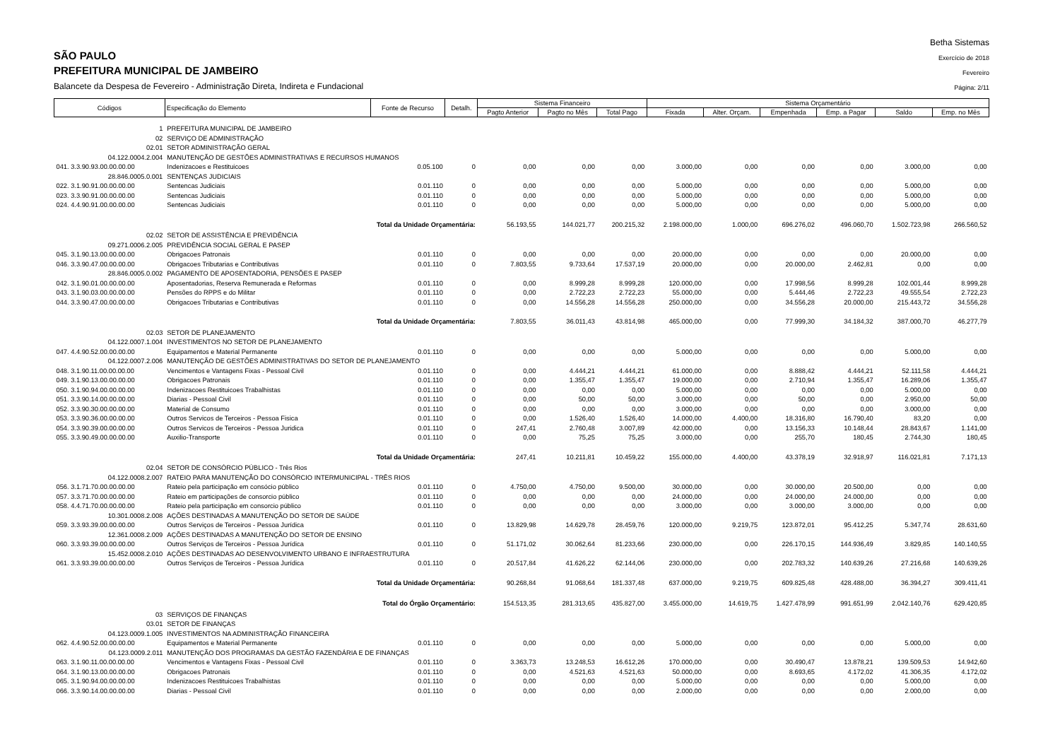SÃO PAULO
PREFEITURA MUNICIPAL DE JAMBEIRO
Balancete da Despesa de Fevereiro - Administração Direta, Indireta e Fundacional
Betha Sistemas
Exercício de 2018
Fevereiro
Página: 2/11
| Códigos | Especificação do Elemento | Fonte de Recurso | Detalh. | Sistema Financeiro | | | Sistema Orçamentário | | | | | |
| --- | --- | --- | --- | --- | --- | --- | --- | --- | --- | --- | --- | --- |
| | | | | Pagto Anterior | Pagto no Mês | Total Pago | Fixada | Alter. Orçam. | Empenhada | Emp. a Pagar | Saldo | Emp. no Mês |
| 1 | PREFEITURA MUNICIPAL DE JAMBEIRO | | | | | | | | | | | |
| 02 | SERVIÇO DE ADMINISTRAÇÃO | | | | | | | | | | | |
| 02.01 | SETOR ADMINISTRAÇÃO GERAL | | | | | | | | | | | |
| 04.122.0004.2.004 | MANUTENÇÃO DE GESTÕES ADMINISTRATIVAS E RECURSOS HUMANOS | | | | | | | | | | | |
| 041. 3.3.90.93.00.00.00.00 | Indenizacoes e Restituicoes | 0.05.100 | 0 | 0,00 | 0,00 | 0,00 | 3.000,00 | 0,00 | 0,00 | 0,00 | 3.000,00 | 0,00 |
| 28.846.0005.0.001 | SENTENÇAS JUDICIAIS | | | | | | | | | | | |
| 022. 3.1.90.91.00.00.00.00 | Sentencas Judiciais | 0.01.110 | 0 | 0,00 | 0,00 | 0,00 | 5.000,00 | 0,00 | 0,00 | 0,00 | 5.000,00 | 0,00 |
| 023. 3.3.90.91.00.00.00.00 | Sentencas Judiciais | 0.01.110 | 0 | 0,00 | 0,00 | 0,00 | 5.000,00 | 0,00 | 0,00 | 0,00 | 5.000,00 | 0,00 |
| 024. 4.4.90.91.00.00.00.00 | Sentencas Judiciais | 0.01.110 | 0 | 0,00 | 0,00 | 0,00 | 5.000,00 | 0,00 | 0,00 | 0,00 | 5.000,00 | 0,00 |
| | Total da Unidade Orçamentária: | | | 56.193,55 | 144.021,77 | 200.215,32 | 2.198.000,00 | 1.000,00 | 696.276,02 | 496.060,70 | 1.502.723,98 | 266.560,52 |
| 02.02 | SETOR DE ASSISTÊNCIA E PREVIDÊNCIA | | | | | | | | | | | |
| 09.271.0006.2.005 | PREVIDÊNCIA SOCIAL GERAL E PASEP | | | | | | | | | | | |
| 045. 3.1.90.13.00.00.00.00 | Obrigacoes Patronais | 0.01.110 | 0 | 0,00 | 0,00 | 0,00 | 20.000,00 | 0,00 | 0,00 | 0,00 | 20.000,00 | 0,00 |
| 046. 3.3.90.47.00.00.00.00 | Obrigacoes Tributarias e Contributivas | 0.01.110 | 0 | 7.803,55 | 9.733,64 | 17.537,19 | 20.000,00 | 0,00 | 20.000,00 | 2.462,81 | 0,00 | 0,00 |
| 28.846.0005.0.002 | PAGAMENTO DE APOSENTADORIA, PENSÕES E PASEP | | | | | | | | | | | |
| 042. 3.1.90.01.00.00.00.00 | Aposentadorias, Reserva Remunerada e Reformas | 0.01.110 | 0 | 0,00 | 8.999,28 | 8.999,28 | 120.000,00 | 0,00 | 17.998,56 | 8.999,28 | 102.001,44 | 8.999,28 |
| 043. 3.1.90.03.00.00.00.00 | Pensões do RPPS e do Militar | 0.01.110 | 0 | 0,00 | 2.722,23 | 2.722,23 | 55.000,00 | 0,00 | 5.444,46 | 2.722,23 | 49.555,54 | 2.722,23 |
| 044. 3.3.90.47.00.00.00.00 | Obrigacoes Tributarias e Contributivas | 0.01.110 | 0 | 0,00 | 14.556,28 | 14.556,28 | 250.000,00 | 0,00 | 34.556,28 | 20.000,00 | 215.443,72 | 34.556,28 |
| | Total da Unidade Orçamentária: | | | 7.803,55 | 36.011,43 | 43.814,98 | 465.000,00 | 0,00 | 77.999,30 | 34.184,32 | 387.000,70 | 46.277,79 |
| 02.03 | SETOR DE PLANEJAMENTO | | | | | | | | | | | |
| 04.122.0007.1.004 | INVESTIMENTOS NO SETOR DE PLANEJAMENTO | | | | | | | | | | | |
| 047. 4.4.90.52.00.00.00.00 | Equipamentos e Material Permanente | 0.01.110 | 0 | 0,00 | 0,00 | 0,00 | 5.000,00 | 0,00 | 0,00 | 0,00 | 5.000,00 | 0,00 |
| 04.122.0007.2.006 | MANUTENÇÃO DE GESTÕES ADMINISTRATIVAS DO SETOR DE PLANEJAMENTO | | | | | | | | | | | |
| 048. 3.1.90.11.00.00.00.00 | Vencimentos e Vantagens Fixas - Pessoal Civil | 0.01.110 | 0 | 0,00 | 4.444,21 | 4.444,21 | 61.000,00 | 0,00 | 8.888,42 | 4.444,21 | 52.111,58 | 4.444,21 |
| 049. 3.1.90.13.00.00.00.00 | Obrigacoes Patronais | 0.01.110 | 0 | 0,00 | 1.355,47 | 1.355,47 | 19.000,00 | 0,00 | 2.710,94 | 1.355,47 | 16.289,06 | 1.355,47 |
| 050. 3.1.90.94.00.00.00.00 | Indenizacoes Restituicoes Trabalhistas | 0.01.110 | 0 | 0,00 | 0,00 | 0,00 | 5.000,00 | 0,00 | 0,00 | 0,00 | 5.000,00 | 0,00 |
| 051. 3.3.90.14.00.00.00.00 | Diarias - Pessoal Civil | 0.01.110 | 0 | 0,00 | 50,00 | 50,00 | 3.000,00 | 0,00 | 50,00 | 0,00 | 2.950,00 | 50,00 |
| 052. 3.3.90.30.00.00.00.00 | Material de Consumo | 0.01.110 | 0 | 0,00 | 0,00 | 0,00 | 3.000,00 | 0,00 | 0,00 | 0,00 | 3.000,00 | 0,00 |
| 053. 3.3.90.36.00.00.00.00 | Outros Servicos de Terceiros - Pessoa Fisica | 0.01.110 | 0 | 0,00 | 1.526,40 | 1.526,40 | 14.000,00 | 4.400,00 | 18.316,80 | 16.790,40 | 83,20 | 0,00 |
| 054. 3.3.90.39.00.00.00.00 | Outros Servicos de Terceiros - Pessoa Juridica | 0.01.110 | 0 | 247,41 | 2.760,48 | 3.007,89 | 42.000,00 | 0,00 | 13.156,33 | 10.148,44 | 28.843,67 | 1.141,00 |
| 055. 3.3.90.49.00.00.00.00 | Auxilio-Transporte | 0.01.110 | 0 | 0,00 | 75,25 | 75,25 | 3.000,00 | 0,00 | 255,70 | 180,45 | 2.744,30 | 180,45 |
| | Total da Unidade Orçamentária: | | | 247,41 | 10.211,81 | 10.459,22 | 155.000,00 | 4.400,00 | 43.378,19 | 32.918,97 | 116.021,81 | 7.171,13 |
| 02.04 | SETOR DE CONSÓRCIO PÚBLICO - Três Rios | | | | | | | | | | | |
| 04.122.0008.2.007 | RATEIO PARA MANUTENÇÃO DO CONSÓRCIO INTERMUNICIPAL - TRÊS RIOS | | | | | | | | | | | |
| 056. 3.1.71.70.00.00.00.00 | Rateio pela participação em consócio público | 0.01.110 | 0 | 4.750,00 | 4.750,00 | 9.500,00 | 30.000,00 | 0,00 | 30.000,00 | 20.500,00 | 0,00 | 0,00 |
| 057. 3.3.71.70.00.00.00.00 | Rateio em participações de consorcio público | 0.01.110 | 0 | 0,00 | 0,00 | 0,00 | 24.000,00 | 0,00 | 24.000,00 | 24.000,00 | 0,00 | 0,00 |
| 058. 4.4.71.70.00.00.00.00 | Rateio pela participação em consorcio público | 0.01.110 | 0 | 0,00 | 0,00 | 0,00 | 3.000,00 | 0,00 | 3.000,00 | 3.000,00 | 0,00 | 0,00 |
| 10.301.0008.2.008 | AÇÕES DESTINADAS A MANUTENÇÃO DO SETOR DE SAÚDE | | | | | | | | | | | |
| 059. 3.3.93.39.00.00.00.00 | Outros Serviços de Terceiros - Pessoa Jurídica | 0.01.110 | 0 | 13.829,98 | 14.629,78 | 28.459,76 | 120.000,00 | 9.219,75 | 123.872,01 | 95.412,25 | 5.347,74 | 28.631,60 |
| 12.361.0008.2.009 | AÇÕES DESTINADAS A MANUTENÇÃO DO SETOR DE ENSINO | | | | | | | | | | | |
| 060. 3.3.93.39.00.00.00.00 | Outros Serviços de Terceiros - Pessoa Jurídica | 0.01.110 | 0 | 51.171,02 | 30.062,64 | 81.233,66 | 230.000,00 | 0,00 | 226.170,15 | 144.936,49 | 3.829,85 | 140.140,55 |
| 15.452.0008.2.010 | AÇÕES DESTINADAS AO DESENVOLVIMENTO URBANO E INFRAESTRUTURA | | | | | | | | | | | |
| 061. 3.3.93.39.00.00.00.00 | Outros Serviços de Terceiros - Pessoa Jurídica | 0.01.110 | 0 | 20.517,84 | 41.626,22 | 62.144,06 | 230.000,00 | 0,00 | 202.783,32 | 140.639,26 | 27.216,68 | 140.639,26 |
| | Total da Unidade Orçamentária: | | | 90.268,84 | 91.068,64 | 181.337,48 | 637.000,00 | 9.219,75 | 609.825,48 | 428.488,00 | 36.394,27 | 309.411,41 |
| | Total do Órgão Orçamentário: | | | 154.513,35 | 281.313,65 | 435.827,00 | 3.455.000,00 | 14.619,75 | 1.427.478,99 | 991.651,99 | 2.042.140,76 | 629.420,85 |
| 03 | SERVIÇOS DE FINANÇAS | | | | | | | | | | | |
| 03.01 | SETOR DE FINANÇAS | | | | | | | | | | | |
| 04.123.0009.1.005 | INVESTIMENTOS NA ADMINISTRAÇÃO FINANCEIRA | | | | | | | | | | | |
| 062. 4.4.90.52.00.00.00.00 | Equipamentos e Material Permanente | 0.01.110 | 0 | 0,00 | 0,00 | 0,00 | 5.000,00 | 0,00 | 0,00 | 0,00 | 5.000,00 | 0,00 |
| 04.123.0009.2.011 | MANUTENÇÃO DOS PROGRAMAS DA GESTÃO FAZENDÁRIA E DE FINANÇAS | | | | | | | | | | | |
| 063. 3.1.90.11.00.00.00.00 | Vencimentos e Vantagens Fixas - Pessoal Civil | 0.01.110 | 0 | 3.363,73 | 13.248,53 | 16.612,26 | 170.000,00 | 0,00 | 30.490,47 | 13.878,21 | 139.509,53 | 14.942,60 |
| 064. 3.1.90.13.00.00.00.00 | Obrigacoes Patronais | 0.01.110 | 0 | 0,00 | 4.521,63 | 4.521,63 | 50.000,00 | 0,00 | 8.693,65 | 4.172,02 | 41.306,35 | 4.172,02 |
| 065. 3.1.90.94.00.00.00.00 | Indenizacoes Restituicoes Trabalhistas | 0.01.110 | 0 | 0,00 | 0,00 | 0,00 | 5.000,00 | 0,00 | 0,00 | 0,00 | 5.000,00 | 0,00 |
| 066. 3.3.90.14.00.00.00.00 | Diarias - Pessoal Civil | 0.01.110 | 0 | 0,00 | 0,00 | 0,00 | 2.000,00 | 0,00 | 0,00 | 0,00 | 2.000,00 | 0,00 |